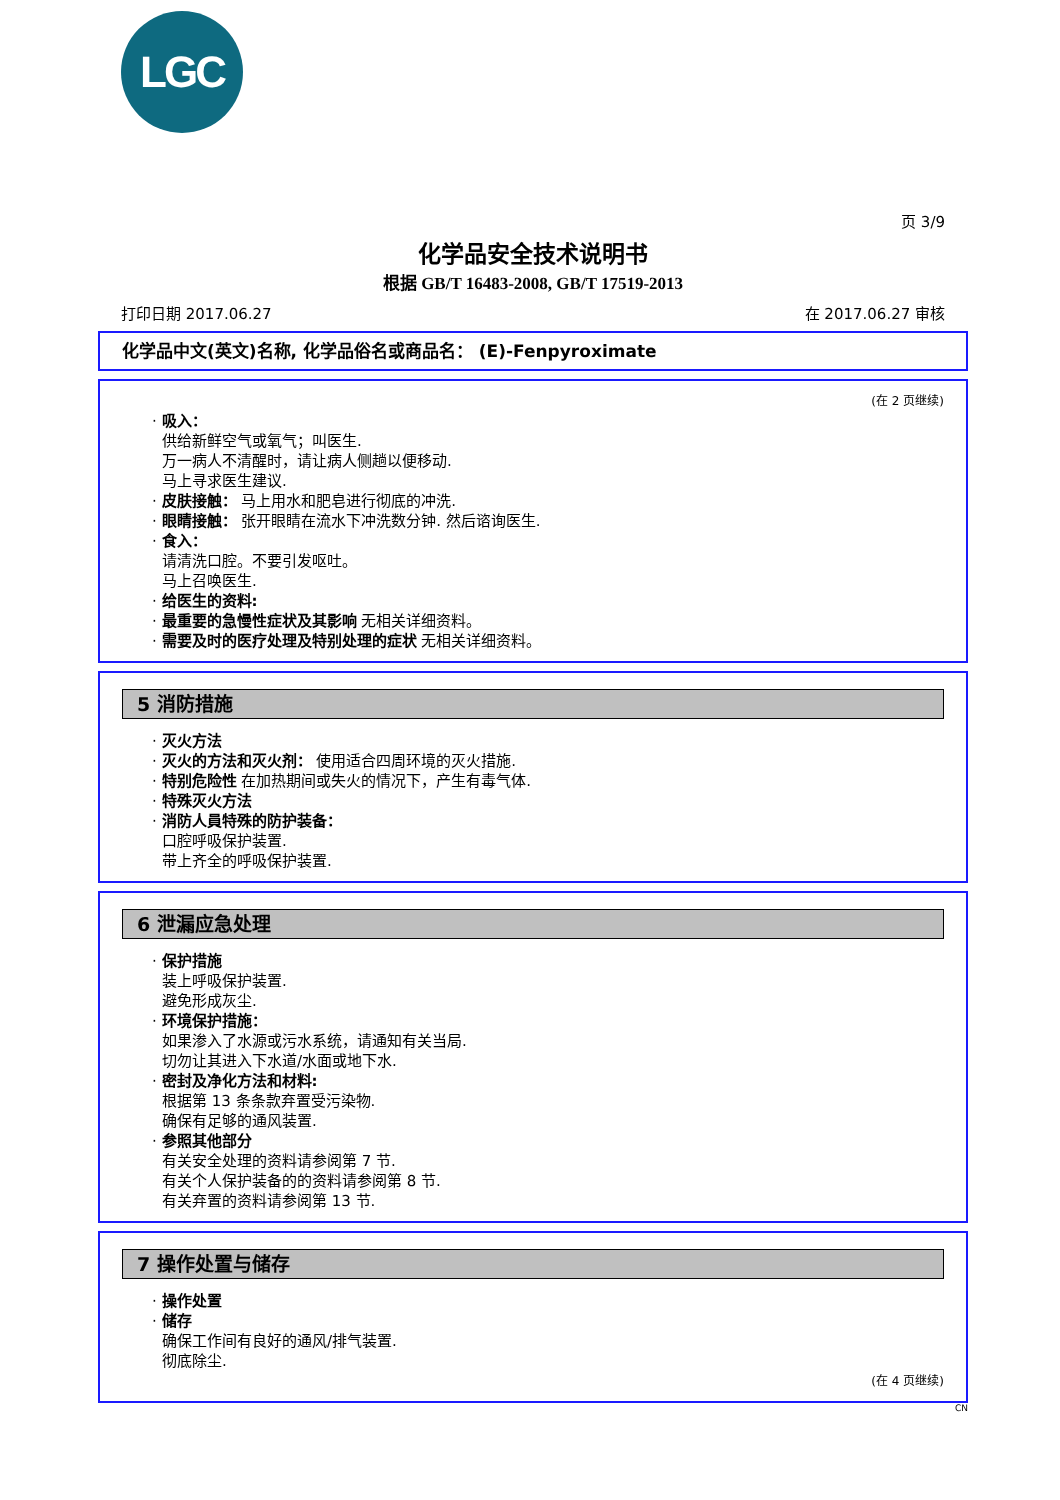LGC
页 3/9
化学品安全技术说明书
根据 GB/T 16483-2008, GB/T 17519-2013
打印日期 2017.06.27 在 2017.06.27 审核
化学品中文(英文)名称, 化学品俗名或商品名： (E)-Fenpyroximate
(在 2 页继续)
· 吸入：
供给新鲜空气或氧气；叫医生.
万一病人不清醒时，请让病人侧趟以便移动.
马上寻求医生建议.
· 皮肤接触： 马上用水和肥皂进行彻底的冲洗.
· 眼睛接触： 张开眼睛在流水下冲洗数分钟. 然后谘询医生.
· 食入：
请清洗口腔。不要引发呕吐。
马上召唤医生.
· 给医生的资料:
· 最重要的急慢性症状及其影响 无相关详细资料。
· 需要及时的医疗处理及特别处理的症状 无相关详细资料。
5 消防措施
· 灭火方法
· 灭火的方法和灭火剂： 使用适合四周环境的灭火措施.
· 特别危险性 在加热期间或失火的情况下，产生有毒气体.
· 特殊灭火方法
· 消防人員特殊的防护装备：
口腔呼吸保护装置.
带上齐全的呼吸保护装置.
6 泄漏应急处理
· 保护措施
装上呼吸保护装置.
避免形成灰尘.
· 环境保护措施：
如果渗入了水源或污水系统，请通知有关当局.
切勿让其进入下水道/水面或地下水.
· 密封及净化方法和材料:
根据第 13 条条款弃置受污染物.
确保有足够的通风装置.
· 参照其他部分
有关安全处理的资料请参阅第 7 节.
有关个人保护装备的的资料请参阅第 8 节.
有关弃置的资料请参阅第 13 节.
7 操作处置与储存
· 操作处置
· 储存
确保工作间有良好的通风/排气装置.
彻底除尘.
(在 4 页继续)
CN